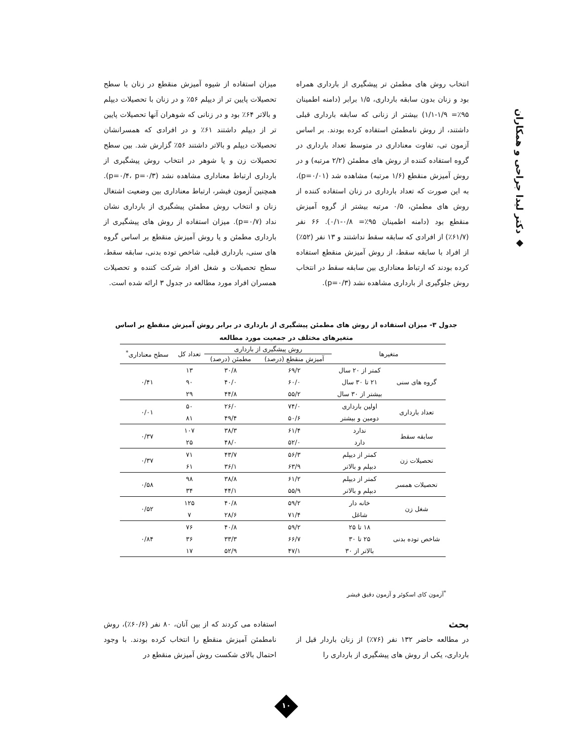◆ دکتر لیدا جراحی و همکاران
انتخاب روش های مطمئن تر پیشگیری از بارداری همراه بود و زنان بدون سابقه بارداری، ۱/۵ برابر (دامنه اطمینان ۹۵٪= ۱/۹-۱/۱) بیشتر از زنانی که سابقه بارداری قبلی داشتند، از روش نامطمئن استفاده کرده بودند. بر اساس آزمون تی، تفاوت معناداری در متوسط تعداد بارداری در گروه استفاده کننده از روش های مطمئن (۲/۲ مرتبه) و در روش آمیزش منقطع (۱/۶ مرتبه) مشاهده شد (p=۰/۰۱)، به این صورت که تعداد بارداری در زنان استفاده کننده از روش های مطمئن، ۰/۵ مرتبه بیشتر از گروه آمیزش منقطع بود (دامنه اطمینان ۹۵٪= ۰/۸-۰/۱). ۶۶ نفر (۶۱/۷٪) از افرادی که سابقه سقط نداشتند و ۱۳ نفر (۵۲٪) از افراد با سابقه سقط، از روش آمیزش منقطع استفاده کرده بودند که ارتباط معناداری بین سابقه سقط در انتخاب روش جلوگیری از بارداری مشاهده نشد (p=۰/۳).
میزان استفاده از شیوه آمیزش منقطع در زنان با سطح تحصیلات پایین تر از دیپلم ۵۶٪ و در زنان با تحصیلات دیپلم و بالاتر ۶۴٪ بود و در زنانی که شوهران آنها تحصیلات پایین تر از دیپلم داشتند ۶۱٪ و در افرادی که همسرانشان تحصیلات دیپلم و بالاتر داشتند ۵۶٪ گزارش شد. بین سطح تحصیلات زن و یا شوهر در انتخاب روش پیشگیری از بارداری ارتباط معناداری مشاهده نشد (p=۰/۴، p=۰/۳). همچنین آزمون فیشر، ارتباط معناداری بین وضعیت اشتغال زنان و انتخاب روش مطمئن پیشگیری از بارداری نشان نداد (p=۰/۷). میزان استفاده از روش های پیشگیری از بارداری مطمئن و یا روش آمیزش منقطع بر اساس گروه های سنی، بارداری قبلی، شاخص توده بدنی، سابقه سقط، سطح تحصیلات و شغل افراد شرکت کننده و تحصیلات همسران افراد مورد مطالعه در جدول ۳ ارائه شده است.
جدول ۳- میزان استفاده از روش های مطمئن پیشگیری از بارداری در برابر روش آمیزش منقطع بر اساس متغیرهای مختلف در جمعیت مورد مطالعه
| متغیرها | | روش پیشگیری از بارداری | | تعداد کل | سطح معناداری<sup>*</sup> |
| --- | --- | --- | --- | --- | --- |
| | | آمیزش منقطع (درصد) | مطمئن (درصد) | | |
| گروه های سنی | کمتر از ۲۰ سال | ۶۹/۲ | ۳۰/۸ | ۱۳ | ۰/۴۱ |
| | ۲۱ تا ۳۰ سال | ۶۰/۰ | ۴۰/۰ | ۹۰ | |
| | بیشتر از ۳۰ سال | ۵۵/۲ | ۴۴/۸ | ۲۹ | |
| تعداد بارداری | اولین بارداری | ۷۴/۰ | ۲۶/۰ | ۵۰ | ۰/۰۱ |
| | دومین و بیشتر | ۵۰/۶ | ۴۹/۴ | ۸۱ | |
| سابقه سقط | ندارد | ۶۱/۴ | ۳۸/۳ | ۱۰۷ | ۰/۳۷ |
| | دارد | ۵۲/۰ | ۴۸/۰ | ۲۵ | |
| تحصیلات زن | کمتر از دیپلم | ۵۶/۳ | ۴۳/۷ | ۷۱ | ۰/۳۷ |
| | دبپلم و بالاتر | ۶۳/۹ | ۳۶/۱ | ۶۱ | |
| تحصیلات همسر | کمتر از دیپلم | ۶۱/۲ | ۳۸/۸ | ۹۸ | ۰/۵۸ |
| | دبپلم و بالاتر | ۵۵/۹ | ۴۴/۱ | ۳۴ | |
| شغل زن | خانه دار | ۵۹/۲ | ۴۰/۸ | ۱۲۵ | ۰/۵۲ |
| | شاغل | ۷۱/۴ | ۲۸/۶ | ۷ | |
| شاخص توده بدنی | ۱۸ تا ۲۵ | ۵۹/۲ | ۴۰/۸ | ۷۶ | ۰/۸۴ |
| | ۲۵ تا ۳۰ | ۶۶/۷ | ۳۳/۳ | ۳۶ | |
| | بالاتر از ۳۰ | ۴۷/۱ | ۵۲/۹ | ۱۷ | |
<sup>*</sup> آزمون کای اسکوئر و آزمون دقیق فیشر
بحث
در مطالعه حاضر ۱۳۲ نفر (۷۶٪) از زنان باردار قبل از بارداری، یکی از روش های پیشگیری از بارداری را
استفاده می کردند که از بین آنان، ۸۰ نفر (۶۰/۶٪)، روش نامطمئن آمیزش منقطع را انتخاب کرده بودند. با وجود احتمال بالای شکست روش آمیزش منقطع در
۱۰